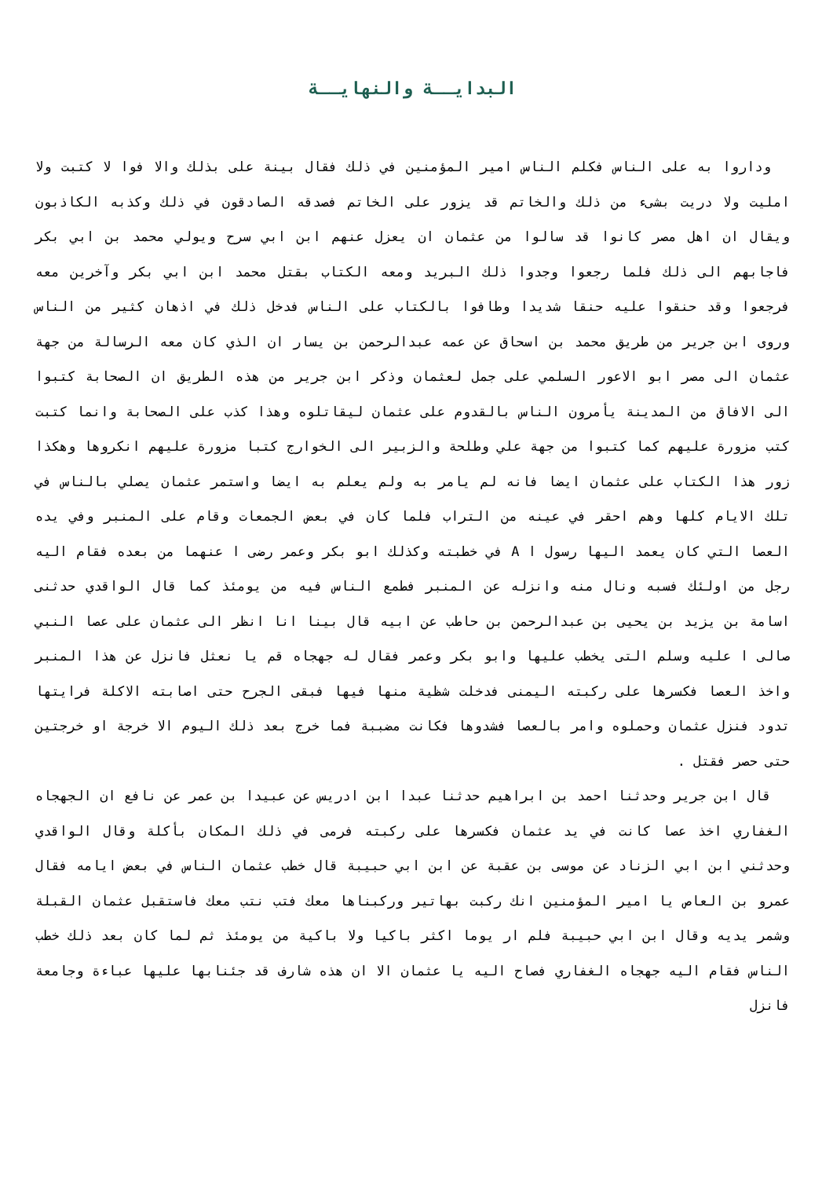البدايــة والنهايــة
وداروا به على الناس فكلم الناس امير المؤمنين في ذلك فقال بينة على بذلك والا فوا لا كتبت ولا امليت ولا دريت بشىء من ذلك والخاتم قد يزور على الخاتم فصدقه الصادقون في ذلك وكذبه الكاذبون ويقال ان اهل مصر كانوا قد سالوا من عثمان ان يعزل عنهم ابن ابي سرح ويولي محمد بن ابي بكر فاجابهم الى ذلك فلما رجعوا وجدوا ذلك البريد ومعه الكتاب بقتل محمد ابن ابي بكر وآخرين معه فرجعوا وقد حنقوا عليه حنقا شديدا وطافوا بالكتاب على الناس فدخل ذلك في اذهان كثير من الناس وروى ابن جرير من طريق محمد بن اسحاق عن عمه عبدالرحمن بن يسار ان الذي كان معه الرسالة من جهة عثمان الى مصر ابو الاعور السلمي على جمل لعثمان وذكر ابن جرير من هذه الطريق ان الصحابة كتبوا الى الافاق من المدينة يأمرون الناس بالقدوم على عثمان ليقاتلوه وهذا كذب على الصحابة وانما كتبت كتب مزورة عليهم كما كتبوا من جهة علي وطلحة والزبير الى الخوارج كتبا مزورة عليهم انكروها وهكذا زور هذا الكتاب على عثمان ايضا فانه لم يامر به ولم يعلم به ايضا واستمر عثمان يصلي بالناس في تلك الايام كلها وهم احقر في عينه من التراب فلما كان في بعض الجمعات وقام على المنبر وفي يده العصا التي كان يعمد اليها رسول ا A في خطبته وكذلك ابو بكر وعمر رضى ا عنهما من بعده فقام اليه رجل من اولئك فسبه ونال منه وانزله عن المنبر فطمع الناس فيه من يومئذ كما قال الواقدي حدثنى اسامة بن يزيد بن يحيى بن عبدالرحمن بن حاطب عن ابيه قال بينا انا انظر الى عثمان على عصا النبي صالى ا عليه وسلم التى يخطب عليها وابو بكر وعمر فقال له جهجاه قم يا نعثل فانزل عن هذا المنبر واخذ العصا فكسرها على ركبته اليمنى فدخلت شظية منها فيها فبقى الجرح حتى اصابته الاكلة فرايتها تدود فنزل عثمان وحملوه وامر بالعصا فشدوها فكانت مضببة فما خرج بعد ذلك اليوم الا خرجة او خرجتين حتى حصر فقتل .
قال ابن جرير وحدثنا احمد بن ابراهيم حدثنا عبدا ابن ادريس عن عبيدا بن عمر عن نافع ان الجهجاه الغفاري اخذ عصا كانت في يد عثمان فكسرها على ركبته فرمى في ذلك المكان بأكلة وقال الواقدي وحدثني ابن ابي الزناد عن موسى بن عقبة عن ابن ابي حبيبة قال خطب عثمان الناس في بعض ايامه فقال عمرو بن العاص يا امير المؤمنين انك ركبت بهاتير وركبناها معك فتب نتب معك فاستقبل عثمان القبلة وشمر يديه وقال ابن ابي حبيبة فلم ار يوما اكثر باكيا ولا باكية من يومئذ ثم لما كان بعد ذلك خطب الناس فقام اليه جهجاه الغفاري فصاح اليه يا عثمان الا ان هذه شارف قد جئنابها عليها عباءة وجامعة فانزل